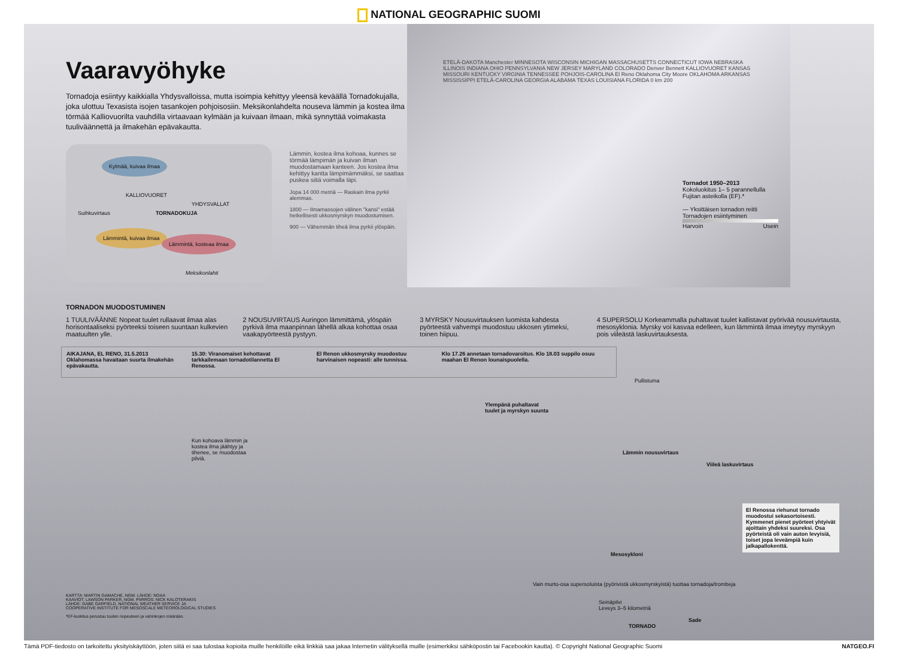NATIONAL GEOGRAPHIC SUOMI
Vaaravyöhyke
Tornadoja esiintyy kaikkialla Yhdysvalloissa, mutta isoimpia kehittyy yleensä keväällä Tornadokujalla, joka ulottuu Texasista isojen tasankojen pohjoisosiin. Meksikonlahdelta nouseva lämmin ja kostea ilma törmää Kalliovuorilta vauhdilla virtaavaan kylmään ja kuivaan ilmaan, mikä synnyttää voimakasta tuuliväännettä ja ilmakehän epävakautta.
Kylmää, kuivaa ilmaa
Lämmintä, kuivaa ilmaa
Lämmintä, kosteaa ilmaa
KALLIOVUORET
TORNADOKUJA
YHDYSVALLAT
Suihkuvirtaus
Meksikonlahti
Lämmin, kostea ilma kohoaa, kunnes se törmää lämpimän ja kuivan ilman muodostamaan kanteen. Jos kostea ilma kehittyy kantta lämpimämmäksi, se saattaa puskea siitä voimalla läpi.
Jopa 14 000 metriä — Raskain ilma pyrkii alemmas.
1800 — Ilmamassojen välinen "kansi" estää hetkellisesti ukkosmyrskyn muodostumisen.
900 — Vähemmän tiheä ilma pyrkii ylöspäin.
ETELÄ-DAKOTA Manchester MINNESOTA WISCONSIN MICHIGAN MASSACHUSETTS CONNECTICUT IOWA NEBRASKA ILLINOIS INDIANA OHIO PENNSYLVANIA NEW JERSEY MARYLAND COLORADO Denver Bennett KALLIOVUORET KANSAS MISSOURI KENTUCKY VIRGINIA TENNESSEE POHJOIS-CAROLINA El Reno Oklahoma City Moore OKLAHOMA ARKANSAS MISSISSIPPI ETELÄ-CAROLINA GEORGIA ALABAMA TEXAS LOUISIANA FLORIDA 0 km 200
Tornadot 1950–2013
Kokoluokitus 1– 5 parannellulla Fujitan asteikolla (EF).*
— Yksittäisen tornadon reitti
Tornadojen esiintyminen
Harvoin Usein
TORNADON MUODOSTUMINEN
1 TUULIVÄÄNNE Nopeat tuulet rullaavat ilmaa alas horisontaaliseksi pyörteeksi toiseen suuntaan kulkevien maatuulten ylle.
2 NOUSUVIRTAUS Auringon lämmittämä, ylöspäin pyrkivä ilma maanpinnan lähellä alkaa kohottaa osaa vaakapyörteestä pystyyn.
3 MYRSKY Nousuvirtauksen luomista kahdesta pyörteestä vahvempi muodostuu ukkosen ytimeksi, toinen hiipuu.
4 SUPERSOLU Korkeammalla puhaltavat tuulet kallistavat pyörivää nousuvirtausta, mesosyklonia. Myrsky voi kasvaa edelleen, kun lämmintä ilmaa imeytyy myrskyyn pois viileästä laskuvirtauksesta.
AIKAJANA, EL RENO, 31.5.2013
Oklahomassa havaitaan suurta ilmakehän epävakautta.
15.30: Viranomaiset kehottavat tarkkailemaan tornadotilannetta El Renossa.
El Renon ukkosmyrsky muodostuu harvinaisen nopeasti: alle tunnissa.
Klo 17.26 annetaan tornadovaroitus. Klo 18.03 suppilo osuu maahan El Renon lounaispuolella.
Pullistuma
Ylempänä puhaltavat
tuulet ja myrskyn suunta
Kun kohoava lämmin ja
kostea ilma jäähtyy ja
tihenee, se muodostaa
pilviä.
Lämmin nousuvirtaus
Viileä laskuvirtaus
Mesosykloni
Vain murto-osa supersoluista (pyörivistä ukkosmyrskyistä) tuottaa tornadoja/trombeja
Seinäpilvi
Leveys 3–5 kilometriä
TORNADO
Sade
El Renossa riehunut tornado muodostui sekasortoisesti. Kymmenet pienet pyörteet yhtyivät ajoittain yhdeksi suureksi. Osa pyörteistä oli vain auton levyisiä, toiset jopa leveämpiä kuin jalkapallokenttä.
KARTTA: MARTIN GAMACHE, NGM. LÄHDE: NOAA
KAAVIOT: LAWSON PARKER, NGM. PIIRROS: NICK KALOTERAKIS
LÄHDE: GABE GARFIELD, NATIONAL WEATHER SERVICE JA
COOPERATIVE INSTITUTE FOR MESOSCALE METEOROLOGICAL STUDIES
*EF-luokitus perustuu tuulen nopeuteen ja vahinkojen määrään.
Tämä PDF-tiedosto on tarkoitettu yksityiskäyttöön, joten siitä ei saa tulostaa kopioita muille henkilöille eikä linkkiä saa jakaa Internetin välityksellä muille (esimerkiksi sähköpostin tai Facebookin kautta). © Copyright National Geographic Suomi NATGEO.FI